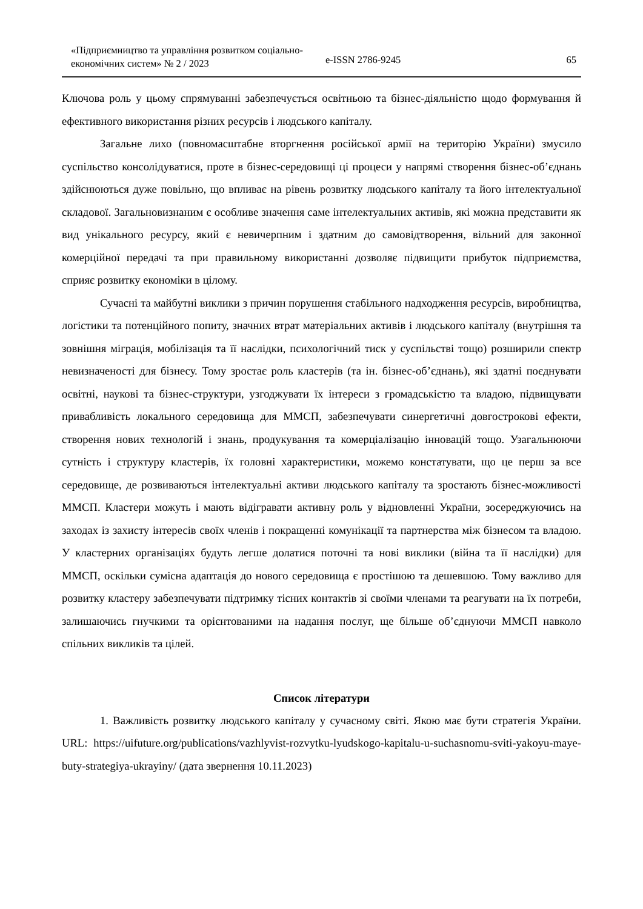«Підприємництво та управління розвитком соціально-економічних систем» № 2 / 2023
e-ISSN 2786-9245
65
Ключова роль у цьому спрямуванні забезпечується освітньою та бізнес-діяльністю щодо формування й ефективного використання різних ресурсів і людського капіталу.
Загальне лихо (повномасштабне вторгнення російської армії на територію України) змусило суспільство консолідуватися, проте в бізнес-середовищі ці процеси у напрямі створення бізнес-об’єднань здійснюються дуже повільно, що впливає на рівень розвитку людського капіталу та його інтелектуальної складової. Загальновизнаним є особливе значення саме інтелектуальних активів, які можна представити як вид унікального ресурсу, який є невичерпним і здатним до самовідтворення, вільний для законної комерційної передачі та при правильному використанні дозволяє підвищити прибуток підприємства, сприяє розвитку економіки в цілому.
Сучасні та майбутні виклики з причин порушення стабільного надходження ресурсів, виробництва, логістики та потенційного попиту, значних втрат матеріальних активів і людського капіталу (внутрішня та зовнішня міграція, мобілізація та її наслідки, психологічний тиск у суспільстві тощо) розширили спектр невизначеності для бізнесу. Тому зростає роль кластерів (та ін. бізнес-об’єднань), які здатні поєднувати освітні, наукові та бізнес-структури, узгоджувати їх інтереси з громадськістю та владою, підвищувати привабливість локального середовища для ММСП, забезпечувати синергетичні довгострокові ефекти, створення нових технологій і знань, продукування та комерціалізацію інновацій тощо. Узагальнюючи сутність і структуру кластерів, їх головні характеристики, можемо констатувати, що це перш за все середовище, де розвиваються інтелектуальні активи людського капіталу та зростають бізнес-можливості ММСП. Кластери можуть і мають відігравати активну роль у відновленні України, зосереджуючись на заходах із захисту інтересів своїх членів і покращенні комунікації та партнерства між бізнесом та владою. У кластерних організаціях будуть легше долатися поточні та нові виклики (війна та її наслідки) для ММСП, оскільки сумісна адаптація до нового середовища є простішою та дешевшою. Тому важливо для розвитку кластеру забезпечувати підтримку тісних контактів зі своїми членами та реагувати на їх потреби, залишаючись гнучкими та орієнтованими на надання послуг, ще більше об’єднуючи ММСП навколо спільних викликів та цілей.
Список літератури
1. Важливість розвитку людського капіталу у сучасному світі. Якою має бути стратегія України. URL: https://uifuture.org/publications/vazhlyvist-rozvytku-lyudskogo-kapitalu-u-suchasnomu-sviti-yakoyu-maye-buty-strategiya-ukrayiny/ (дата звернення 10.11.2023)